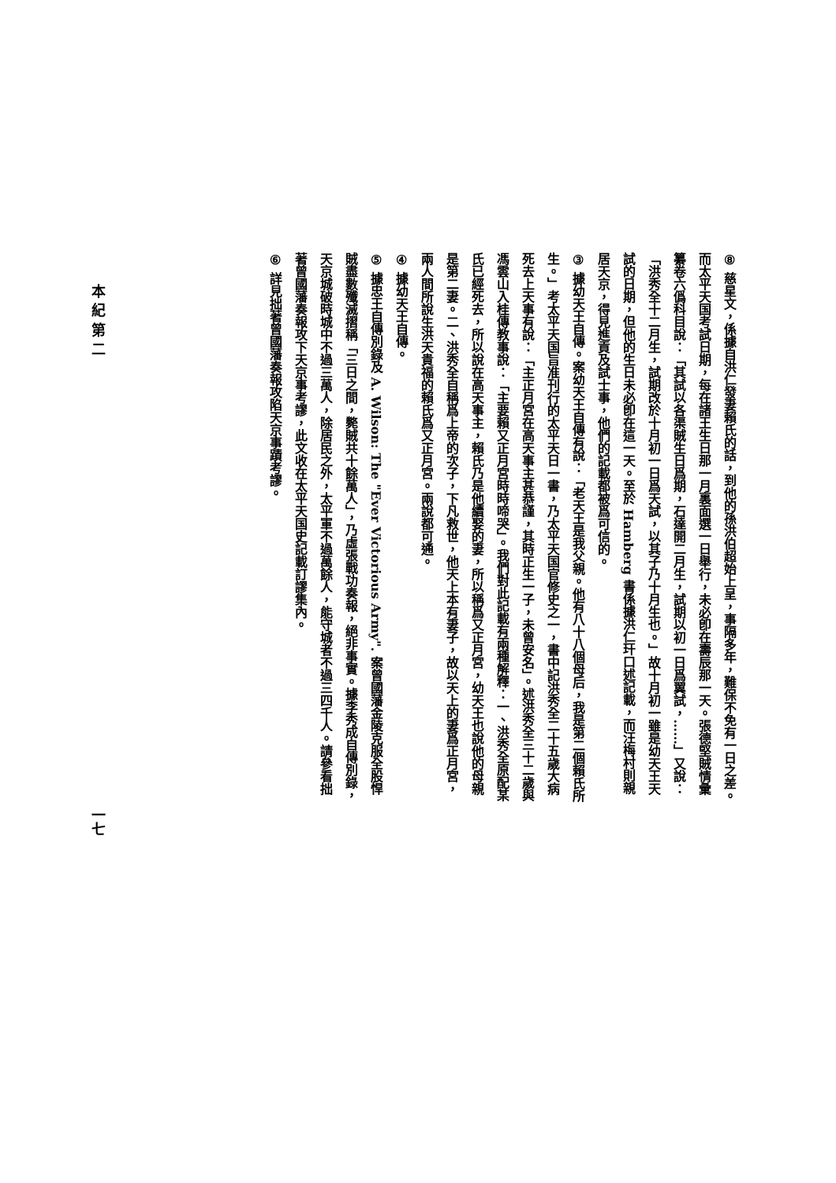⑧ 慈星文，係據自洪仁發妻賴氏的話，到他的孫洪伯超始上呈，事隔多年，難保不免有一日之差。而太平天国考試日期，每在諸王生日那一月裏面選一日舉行，未必卽在壽辰那一天。張德堅賊情彙纂卷六僞科目說：「其試以各渠賊生日爲期，石達開二月生，試期以初一日爲翼試，……」又說：「洪秀全十二月生，試期改於十月初一日爲天試，以其子乃十月生也。」故十月初一雖是幼天王天試的日期，但他的生日未必卽在這一天。至於 Hamberg 書係據洪仁玕口述記載，而汪梅村則親居天京，得見進貢及試士事，他們的記載都被爲可信的。
③ 據幼天王自傳。案幼天王自傳有說：「老天王是我父親。他有八十八個母后，我是第二個賴氏所生。」考太平天国旨准刊行的太平天日一書，乃太平天国官修史之一，書中記洪秀全二十五歲大病死去上天事有說：「主正月宮在高天事主甚恭謹，其時正生一子，未曾安名」。述洪秀全三十二歲與馮雲山入桂傳教事說：「主要賴又正月宮時時啼哭」。我們對此記載有兩種解釋：一、洪秀全原配某氏已經死去，所以說在高天事主，賴氏乃是他續娶的妻，所以稱爲又正月宮，幼天王也說他的母親是第二妻。二、洪秀全自稱爲上帝的次子，下凡救世，他天上本有妻子，故以天上的妻爲正月宮，兩人間所說生洪天貴福的賴氏爲又正月宮。兩說都可通。
④ 據幼天王自傳。
⑤ 據忠王自傳別錄及 A. Wilson: The "Ever Victorious Army". 案曾國藩金陵克服全股悍賊盡數殲滅摺稱「三日之間，斃賊共十餘萬人」，乃虛張戰功奏報，絕非事實。據李秀成自傳別錄，天京城破時城中不過三萬人，除居民之外，太平軍不過萬餘人，能守城者不過三四千人。請參看拙著曾國藩奏報攻下天京事考謬，此文收在太平天国史記載訂謬集內。
⑥ 詳見拙著曾國藩奏報攻陷天京事蹟考謬。
本 紀 第 二 一七